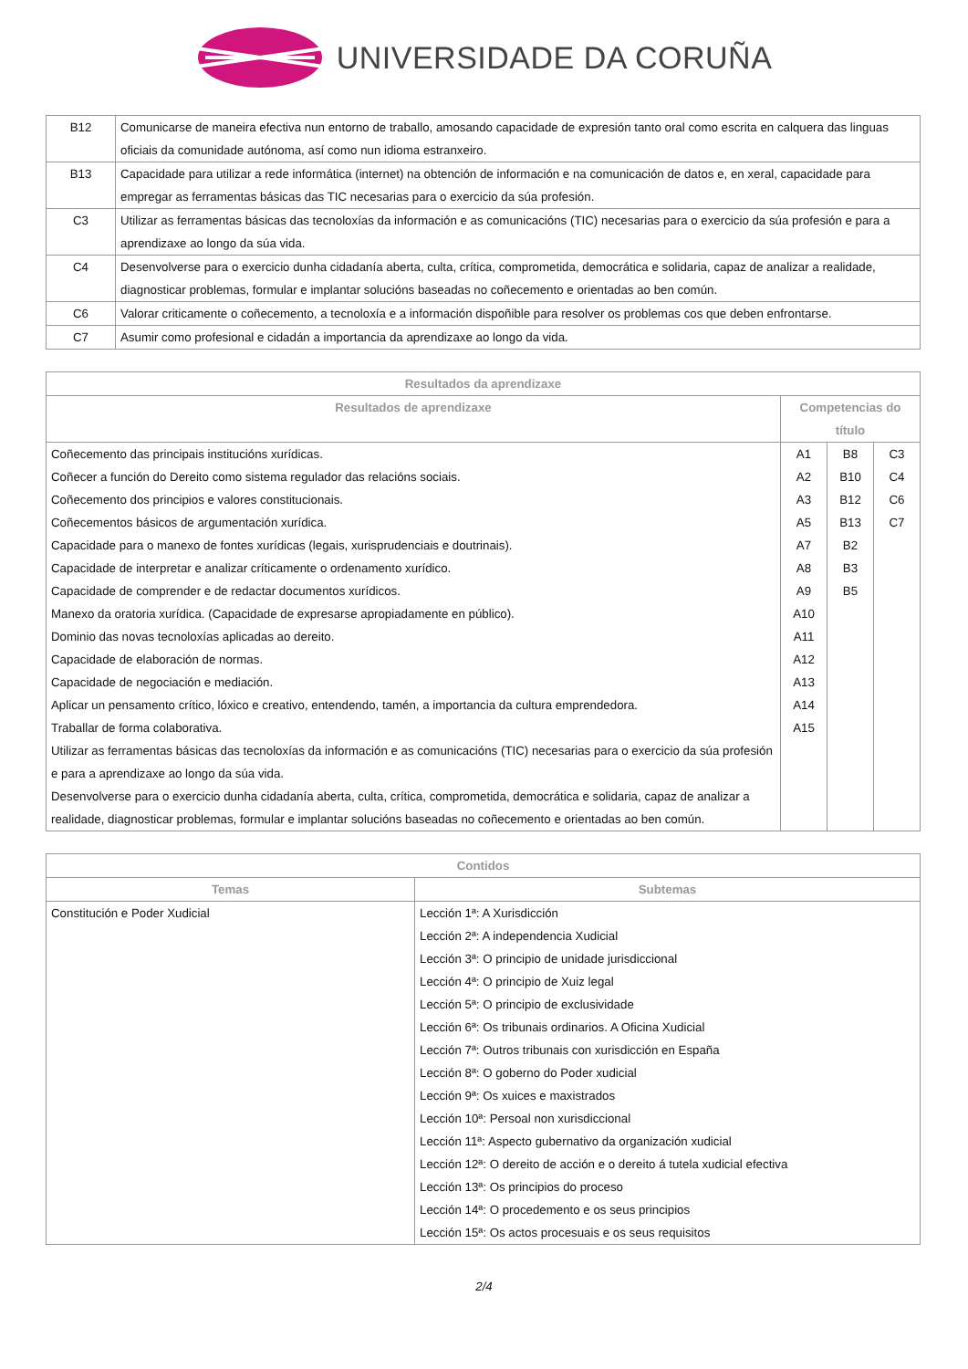UNIVERSIDADE DA CORUÑA
| B12 | Comunicarse de maneira efectiva nun entorno de traballo, amosando capacidade de expresión tanto oral como escrita en calquera das linguas oficiais da comunidade autónoma, así como nun idioma estranxeiro. |
| B13 | Capacidade para utilizar a rede informática (internet) na obtención de información e na comunicación de datos e, en xeral, capacidade para empregar as ferramentas básicas das TIC necesarias para o exercicio da súa profesión. |
| C3 | Utilizar as ferramentas básicas das tecnoloxías da información e as comunicacións (TIC) necesarias para o exercicio da súa profesión e para a aprendizaxe ao longo da súa vida. |
| C4 | Desenvolverse para o exercicio dunha cidadanía aberta, culta, crítica, comprometida, democrática e solidaria, capaz de analizar a realidade, diagnosticar problemas, formular e implantar solucións baseadas no coñecemento e orientadas ao ben común. |
| C6 | Valorar criticamente o coñecemento, a tecnoloxía e a información dispoñible para resolver os problemas cos que deben enfrontarse. |
| C7 | Asumir como profesional e cidadán a importancia da aprendizaxe ao longo da vida. |
| Resultados da aprendizaxe | | | |
| --- | --- | --- | --- |
| Resultados de aprendizaxe | Competencias do título | | |
| Coñecemento das principais institucións xurídicas. | A1 | B8 | C3 |
| Coñecer a función do Dereito como sistema regulador das relacións sociais. | A2 | B10 | C4 |
| Coñecemento dos principios e valores constitucionais. | A3 | B12 | C6 |
| Coñecementos básicos de argumentación xurídica. | A5 | B13 | C7 |
| Capacidade para o manexo de fontes xurídicas (legais, xurisprudenciais e doutrinais). | A7 | B2 | |
| Capacidade de interpretar e analizar críticamente o ordenamento xurídico. | A8 | B3 | |
| Capacidade de comprender e de redactar documentos xurídicos. | A9 | B5 | |
| Manexo da oratoria xurídica. (Capacidade de expresarse apropiadamente en público). | A10 | | |
| Dominio das novas tecnoloxías aplicadas ao dereito. | A11 | | |
| Capacidade de elaboración de normas. | A12 | | |
| Capacidade de negociación e mediación. | A13 | | |
| Aplicar un pensamento crítico, lóxico e creativo, entendendo, tamén, a importancia da cultura emprendedora. | A14 | | |
| Traballar de forma colaborativa. | A15 | | |
| Utilizar as ferramentas básicas das tecnoloxías da información e as comunicacións (TIC) necesarias para o exercicio da súa profesión e para a aprendizaxe ao longo da súa vida. | | | |
| Desenvolverse para o exercicio dunha cidadanía aberta, culta, crítica, comprometida, democrática e solidaria, capaz de analizar a realidade, diagnosticar problemas, formular e implantar solucións baseadas no coñecemento e orientadas ao ben común. | | | |
| Contidos | |
| --- | --- |
| Temas | Subtemas |
| Constitución e Poder Xudicial | Lección 1ª: A Xurisdicción Lección 2ª: A independencia Xudicial Lección 3ª: O principio de unidade jurisdiccional Lección 4ª: O principio de Xuiz legal Lección 5ª: O principio de exclusividade Lección 6ª: Os tribunais ordinarios. A Oficina Xudicial Lección 7ª: Outros tribunais con xurisdicción en España Lección 8ª: O goberno do Poder xudicial Lección 9ª: Os xuices e maxistrados Lección 10ª: Persoal non xurisdiccional Lección 11ª: Aspecto gubernativo da organización xudicial Lección 12ª: O dereito de acción e o dereito á tutela xudicial efectiva Lección 13ª: Os principios do proceso Lección 14ª: O procedemento e os seus principios Lección 15ª: Os actos procesuais e os seus requisitos |
2/4